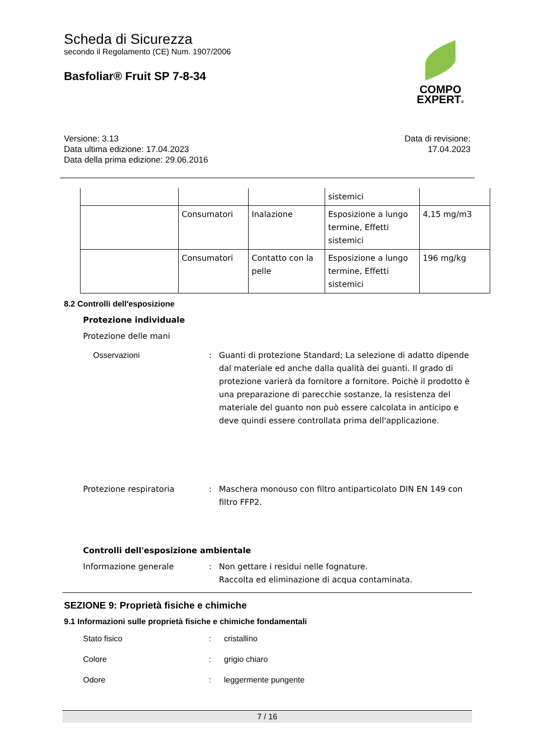COMPO
EXPERT®
Scheda di Sicurezza
secondo il Regolamento (CE) Num. 1907/2006
Basfoliar® Fruit SP 7-8-34
Versione: 3.13
Data ultima edizione: 17.04.2023
Data della prima edizione: 29.06.2016
Data di revisione:
17.04.2023
| | | | sistemici | |
| | Consumatori | Inalazione | Esposizione a lungo termine, Effetti sistemici | 4,15 mg/m3 |
| | Consumatori | Contatto con la pelle | Esposizione a lungo termine, Effetti sistemici | 196 mg/kg |
8.2 Controlli dell'esposizione
Protezione individuale
Protezione delle mani
Osservazioni : Guanti di protezione Standard; La selezione di adatto dipende dal materiale ed anche dalla qualità dei guanti. Il grado di protezione varierà da fornitore a fornitore. Poichè il prodotto è una preparazione di parecchie sostanze, la resistenza del materiale del guanto non può essere calcolata in anticipo e deve quindi essere controllata prima dell'applicazione.
Protezione respiratoria : Maschera monouso con filtro antiparticolato DIN EN 149 con filtro FFP2.
Controlli dell'esposizione ambientale
Informazione generale : Non gettare i residui nelle fognature.
Raccolta ed eliminazione di acqua contaminata.
SEZIONE 9: Proprietà fisiche e chimiche
9.1 Informazioni sulle proprietà fisiche e chimiche fondamentali
Stato fisico
Colore
Odore
:
:
:
cristallino
grigio chiaro
leggermente pungente
7 / 16